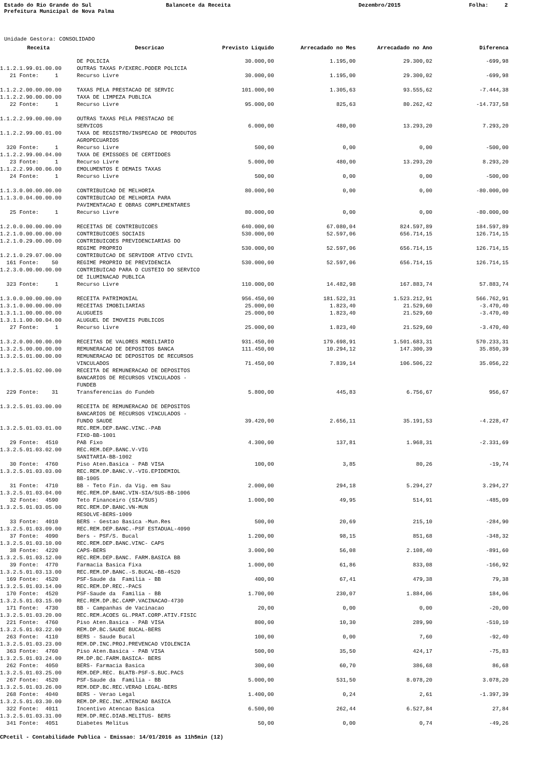Estado do Rio Grande do Sul
Balancete da Receita
Dezembro/2015
Folha: 2
Prefeitura Municipal de Nova Palma
Unidade Gestora: CONSOLIDADO
| Receita | Descricao | Previsto Liquido | Arrecadado no Mes | Arrecadado no Ano | Diferenca |
| --- | --- | --- | --- | --- | --- |
| | DE POLICIA | 30.000,00 | 1.195,00 | 29.300,02 | -699,98 |
| 1.1.2.1.99.01.00.00 | OUTRAS TAXAS P/EXERC.PODER POLICIA | | | | |
| 21 Fonte: 1 | Recurso Livre | 30.000,00 | 1.195,00 | 29.300,02 | -699,98 |
| 1.1.2.2.00.00.00.00 | TAXAS PELA PRESTACAO DE SERVIC | 101.000,00 | 1.305,63 | 93.555,62 | -7.444,38 |
| 1.1.2.2.90.00.00.00 | TAXA DE LIMPEZA PUBLICA | | | | |
| 22 Fonte: 1 | Recurso Livre | 95.000,00 | 825,63 | 80.262,42 | -14.737,58 |
| 1.1.2.2.99.00.00.00 | OUTRAS TAXAS PELA PRESTACAO DE | | | | |
| | SERVICOS | 6.000,00 | 480,00 | 13.293,20 | 7.293,20 |
| 1.1.2.2.99.00.01.00 | TAXA DE REGISTRO/INSPECAO DE PRODUTOS AGROPECUARIOS | | | | |
| 320 Fonte: 1 | Recurso Livre | 500,00 | 0,00 | 0,00 | -500,00 |
| 1.1.2.2.99.00.04.00 | TAXA DE EMISSOES DE CERTIDOES | | | | |
| 23 Fonte: 1 | Recurso Livre | 5.000,00 | 480,00 | 13.293,20 | 8.293,20 |
| 1.1.2.2.99.00.06.00 | EMOLUMENTOS E DEMAIS TAXAS | | | | |
| 24 Fonte: 1 | Recurso Livre | 500,00 | 0,00 | 0,00 | -500,00 |
| 1.1.3.0.00.00.00.00 | CONTRIBUICAO DE MELHORIA | 80.000,00 | 0,00 | 0,00 | -80.000,00 |
| 1.1.3.0.04.00.00.00 | CONTRIBUICAO DE MELHORIA PARA PAVIMENTACAO E OBRAS COMPLEMENTARES | | | | |
| 25 Fonte: 1 | Recurso Livre | 80.000,00 | 0,00 | 0,00 | -80.000,00 |
| 1.2.0.0.00.00.00.00 | RECEITAS DE CONTRIBUICOES | 640.000,00 | 67.080,04 | 824.597,89 | 184.597,89 |
| 1.2.1.0.00.00.00.00 | CONTRIBUICOES SOCIAIS | 530.000,00 | 52.597,06 | 656.714,15 | 126.714,15 |
| 1.2.1.0.29.00.00.00 | CONTRIBUICOES PREVIDENCIARIAS DO | | | | |
| | REGIME PROPRIO | 530.000,00 | 52.597,06 | 656.714,15 | 126.714,15 |
| 1.2.1.0.29.07.00.00 | CONTRIBUICAO DE SERVIDOR ATIVO CIVIL | | | | |
| 161 Fonte: 50 | REGIME PROPRIO DE PREVIDENCIA | 530.000,00 | 52.597,06 | 656.714,15 | 126.714,15 |
| 1.2.3.0.00.00.00.00 | CONTRIBUICAO PARA O CUSTEIO DO SERVICO DE ILUMINACAO PUBLICA | | | | |
| 323 Fonte: 1 | Recurso Livre | 110.000,00 | 14.482,98 | 167.883,74 | 57.883,74 |
| 1.3.0.0.00.00.00.00 | RECEITA PATRIMONIAL | 956.450,00 | 181.522,31 | 1.523.212,91 | 566.762,91 |
| 1.3.1.0.00.00.00.00 | RECEITAS IMOBILIARIAS | 25.000,00 | 1.823,40 | 21.529,60 | -3.470,40 |
| 1.3.1.1.00.00.00.00 | ALUGUEIS | 25.000,00 | 1.823,40 | 21.529,60 | -3.470,40 |
| 1.3.1.1.00.00.04.00 | ALUGUEL DE IMOVEIS PUBLICOS | | | | |
| 27 Fonte: 1 | Recurso Livre | 25.000,00 | 1.823,40 | 21.529,60 | -3.470,40 |
| 1.3.2.0.00.00.00.00 | RECEITAS DE VALORES MOBILIARIO | 931.450,00 | 179.698,91 | 1.501.683,31 | 570.233,31 |
| 1.3.2.5.00.00.00.00 | REMUNERACAO DE DEPOSITOS BANCA | 111.450,00 | 10.294,12 | 147.300,39 | 35.850,39 |
| 1.3.2.5.01.00.00.00 | REMUNERACAO DE DEPOSITOS DE RECURSOS | | | | |
| | VINCULADOS | 71.450,00 | 7.839,14 | 106.506,22 | 35.056,22 |
| 1.3.2.5.01.02.00.00 | RECEITA DE REMUNERACAO DE DEPOSITOS BANCARIOS DE RECURSOS VINCULADOS - FUNDEB | | | | |
| 229 Fonte: 31 | Transferencias do Fundeb | 5.800,00 | 445,83 | 6.756,67 | 956,67 |
| 1.3.2.5.01.03.00.00 | RECEITA DE REMUNERACAO DE DEPOSITOS BANCARIOS DE RECURSOS VINCULADOS - | | | | |
| | FUNDO SAUDE | 39.420,00 | 2.656,11 | 35.191,53 | -4.228,47 |
| 1.3.2.5.01.03.01.00 | REC.REM.DEP.BANC.VINC.-PAB FIXO-BB-1001 | | | | |
| 29 Fonte: 4510 | PAB Fixo | 4.300,00 | 137,81 | 1.968,31 | -2.331,69 |
| 1.3.2.5.01.03.02.00 | REC.REM.DEP.BANC.V-VIG SANITARIA-BB-1002 | | | | |
| 30 Fonte: 4760 | Piso Aten.Basica - PAB VISA | 100,00 | 3,85 | 80,26 | -19,74 |
| 1.3.2.5.01.03.03.00 | REC.REM.DP.BANC.V.-VIG.EPIDEMIOL BB-1005 | | | | |
| 31 Fonte: 4710 | BB - Teto Fin. da Vig. em Sau | 2.000,00 | 294,18 | 5.294,27 | 3.294,27 |
| 1.3.2.5.01.03.04.00 | REC.REM.DP.BANC.VIN-SIA/SUS-BB-1006 | | | | |
| 32 Fonte: 4590 | Teto Financeiro (SIA/SUS) | 1.000,00 | 49,95 | 514,91 | -485,09 |
| 1.3.2.5.01.03.05.00 | REC.REM.DP.BANC.VN-MUN RESOLVE-BERS-1009 | | | | |
| 33 Fonte: 4010 | BERS - Gestao Basica -Mun.Res | 500,00 | 20,69 | 215,10 | -284,90 |
| 1.3.2.5.01.03.09.00 | REC.REM.DEP.BANC.-PSF ESTADUAL-4090 | | | | |
| 37 Fonte: 4090 | Bers - PSF/S. Bucal | 1.200,00 | 98,15 | 851,68 | -348,32 |
| 1.3.2.5.01.03.10.00 | REC.REM.DEP.BANC.VINC- CAPS | | | | |
| 38 Fonte: 4220 | CAPS-BERS | 3.000,00 | 56,08 | 2.108,40 | -891,60 |
| 1.3.2.5.01.03.12.00 | REC.REM.DEP.BANC. FARM.BASICA BB | | | | |
| 39 Fonte: 4770 | Farmacia Basica Fixa | 1.000,00 | 61,86 | 833,08 | -166,92 |
| 1.3.2.5.01.03.13.00 | REC.REM.DP.BANC.-S.BUCAL-BB-4520 | | | | |
| 169 Fonte: 4520 | PSF-Saude da Familia - BB | 400,00 | 67,41 | 479,38 | 79,38 |
| 1.3.2.5.01.03.14.00 | REC.REM.DP.REC.-PACS | | | | |
| 170 Fonte: 4520 | PSF-Saude da Familia - BB | 1.700,00 | 230,07 | 1.884,06 | 184,06 |
| 1.3.2.5.01.03.15.00 | REC.REM.DP.BC.CAMP.VACINACAO-4730 | | | | |
| 171 Fonte: 4730 | BB - Campanhas de Vacinacao | 20,00 | 0,00 | 0,00 | -20,00 |
| 1.3.2.5.01.03.20.00 | REC.REM.ACOES GL.PRAT.CORP.ATIV.FISIC | | | | |
| 221 Fonte: 4760 | Piso Aten.Basica - PAB VISA | 800,00 | 10,30 | 289,90 | -510,10 |
| 1.3.2.5.01.03.22.00 | REM.DP.BC.SAUDE BUCAL-BERS | | | | |
| 263 Fonte: 4110 | BERS - Saude Bucal | 100,00 | 0,00 | 7,60 | -92,40 |
| 1.3.2.5.01.03.23.00 | REM.DP.INC.PROJ.PREVENCAO VIOLENCIA | | | | |
| 363 Fonte: 4760 | Piso Aten.Basica - PAB VISA | 500,00 | 35,50 | 424,17 | -75,83 |
| 1.3.2.5.01.03.24.00 | RM.DP.BC.FARM.BASICA- BERS | | | | |
| 262 Fonte: 4050 | BERS- Farmacia Basica | 300,00 | 60,70 | 386,68 | 86,68 |
| 1.3.2.5.01.03.25.00 | REM.DEP.REC. BLATB-PSF-S.BUC.PACS | | | | |
| 267 Fonte: 4520 | PSF-Saude da Familia - BB | 5.000,00 | 531,50 | 8.078,20 | 3.078,20 |
| 1.3.2.5.01.03.26.00 | REM.DEP.BC.REC.VERAO LEGAL-BERS | | | | |
| 268 Fonte: 4040 | BERS - Verao Legal | 1.400,00 | 0,24 | 2,61 | -1.397,39 |
| 1.3.2.5.01.03.30.00 | REM.DP.REC.INC.ATENCAO BASICA | | | | |
| 322 Fonte: 4011 | Incentivo Atencao Basica | 6.500,00 | 262,44 | 6.527,84 | 27,84 |
| 1.3.2.5.01.03.31.00 | REM.DP.REC.DIAB.MELITUS- BERS | | | | |
| 341 Fonte: 4051 | Diabetes Melitus | 50,00 | 0,00 | 0,74 | -49,26 |
CPcetil - Contabilidade Publica - Emissao: 14/01/2016 as 11h5min (12)